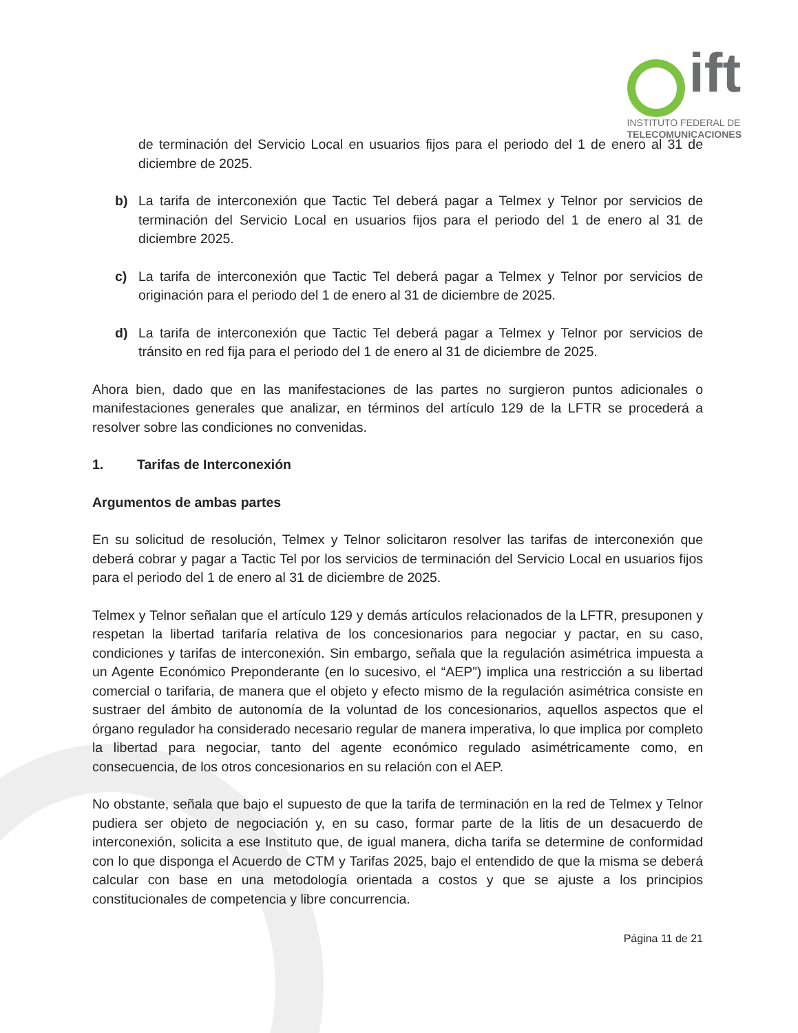ift
INSTITUTO FEDERAL DE
TELECOMUNICACIONES
de terminación del Servicio Local en usuarios fijos para el periodo del 1 de enero al 31 de diciembre de 2025.
b) La tarifa de interconexión que Tactic Tel deberá pagar a Telmex y Telnor por servicios de terminación del Servicio Local en usuarios fijos para el periodo del 1 de enero al 31 de diciembre 2025.
c) La tarifa de interconexión que Tactic Tel deberá pagar a Telmex y Telnor por servicios de originación para el periodo del 1 de enero al 31 de diciembre de 2025.
d) La tarifa de interconexión que Tactic Tel deberá pagar a Telmex y Telnor por servicios de tránsito en red fija para el periodo del 1 de enero al 31 de diciembre de 2025.
Ahora bien, dado que en las manifestaciones de las partes no surgieron puntos adicionales o manifestaciones generales que analizar, en términos del artículo 129 de la LFTR se procederá a resolver sobre las condiciones no convenidas.
1. Tarifas de Interconexión
Argumentos de ambas partes
En su solicitud de resolución, Telmex y Telnor solicitaron resolver las tarifas de interconexión que deberá cobrar y pagar a Tactic Tel por los servicios de terminación del Servicio Local en usuarios fijos para el periodo del 1 de enero al 31 de diciembre de 2025.
Telmex y Telnor señalan que el artículo 129 y demás artículos relacionados de la LFTR, presuponen y respetan la libertad tarifaría relativa de los concesionarios para negociar y pactar, en su caso, condiciones y tarifas de interconexión. Sin embargo, señala que la regulación asimétrica impuesta a un Agente Económico Preponderante (en lo sucesivo, el “AEP”) implica una restricción a su libertad comercial o tarifaria, de manera que el objeto y efecto mismo de la regulación asimétrica consiste en sustraer del ámbito de autonomía de la voluntad de los concesionarios, aquellos aspectos que el órgano regulador ha considerado necesario regular de manera imperativa, lo que implica por completo la libertad para negociar, tanto del agente económico regulado asimétricamente como, en consecuencia, de los otros concesionarios en su relación con el AEP.
No obstante, señala que bajo el supuesto de que la tarifa de terminación en la red de Telmex y Telnor pudiera ser objeto de negociación y, en su caso, formar parte de la litis de un desacuerdo de interconexión, solicita a ese Instituto que, de igual manera, dicha tarifa se determine de conformidad con lo que disponga el Acuerdo de CTM y Tarifas 2025, bajo el entendido de que la misma se deberá calcular con base en una metodología orientada a costos y que se ajuste a los principios constitucionales de competencia y libre concurrencia.
Página 11 de 21